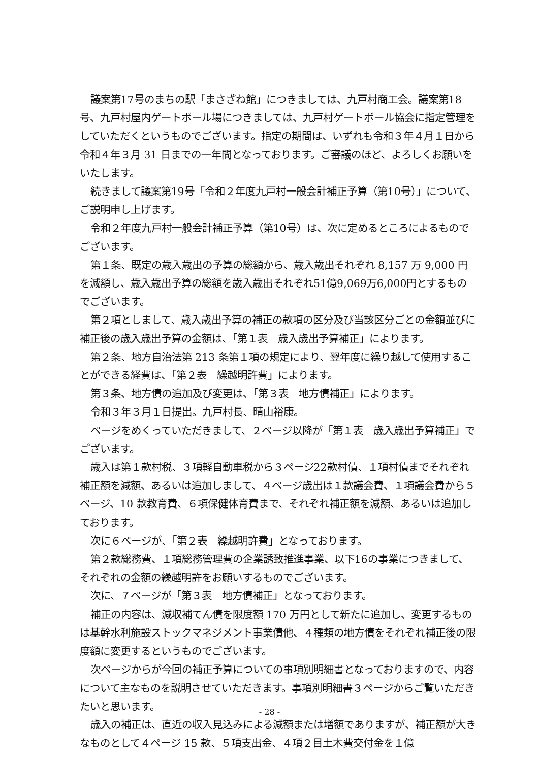議案第17号のまちの駅「まさざね館」につきましては、九戸村商工会。議案第18 号、九戸村屋内ゲートボール場につきましては、九戸村ゲートボール協会に指定管理をしていただくというものでございます。指定の期間は、いずれも令和３年４月１日から令和４年３月 31 日までの一年間となっております。ご審議のほど、よろしくお願いをいたします。
続きまして議案第19号「令和２年度九戸村一般会計補正予算（第10号）」について、ご説明申し上げます。
令和２年度九戸村一般会計補正予算（第10号）は、次に定めるところによるものでございます。
第１条、既定の歳入歳出の予算の総額から、歳入歳出それぞれ 8,157 万 9,000 円を減額し、歳入歳出予算の総額を歳入歳出それぞれ51億9,069万6,000円とするものでございます。
第２項としまして、歳入歳出予算の補正の款項の区分及び当該区分ごとの金額並びに補正後の歳入歳出予算の金額は、「第１表　歳入歳出予算補正」によります。
第２条、地方自治法第 213 条第１項の規定により、翌年度に繰り越して使用することができる経費は、「第２表　繰越明許費」によります。
第３条、地方債の追加及び変更は、「第３表　地方債補正」によります。
令和３年３月１日提出。九戸村長、晴山裕康。
ページをめくっていただきまして、２ページ以降が「第１表　歳入歳出予算補正」でございます。
歳入は第１款村税、３項軽自動車税から３ページ22款村債、１項村債までそれぞれ補正額を減額、あるいは追加しまして、４ページ歳出は１款議会費、１項議会費から５ページ、10 款教育費、６項保健体育費まで、それぞれ補正額を減額、あるいは追加しております。
次に６ページが、「第２表　繰越明許費」となっております。
第２款総務費、１項総務管理費の企業誘致推進事業、以下16の事業につきまして、それぞれの金額の繰越明許をお願いするものでございます。
次に、７ページが「第３表　地方債補正」となっております。
補正の内容は、減収補てん債を限度額 170 万円として新たに追加し、変更するものは基幹水利施設ストックマネジメント事業債他、４種類の地方債をそれぞれ補正後の限度額に変更するというものでございます。
次ページからが今回の補正予算についての事項別明細書となっておりますので、内容について主なものを説明させていただきます。事項別明細書３ページからご覧いただきたいと思います。
歳入の補正は、直近の収入見込みによる減額または増額でありますが、補正額が大きなものとして４ページ 15 款、５項支出金、４項２目土木費交付金を１億
- 28 -